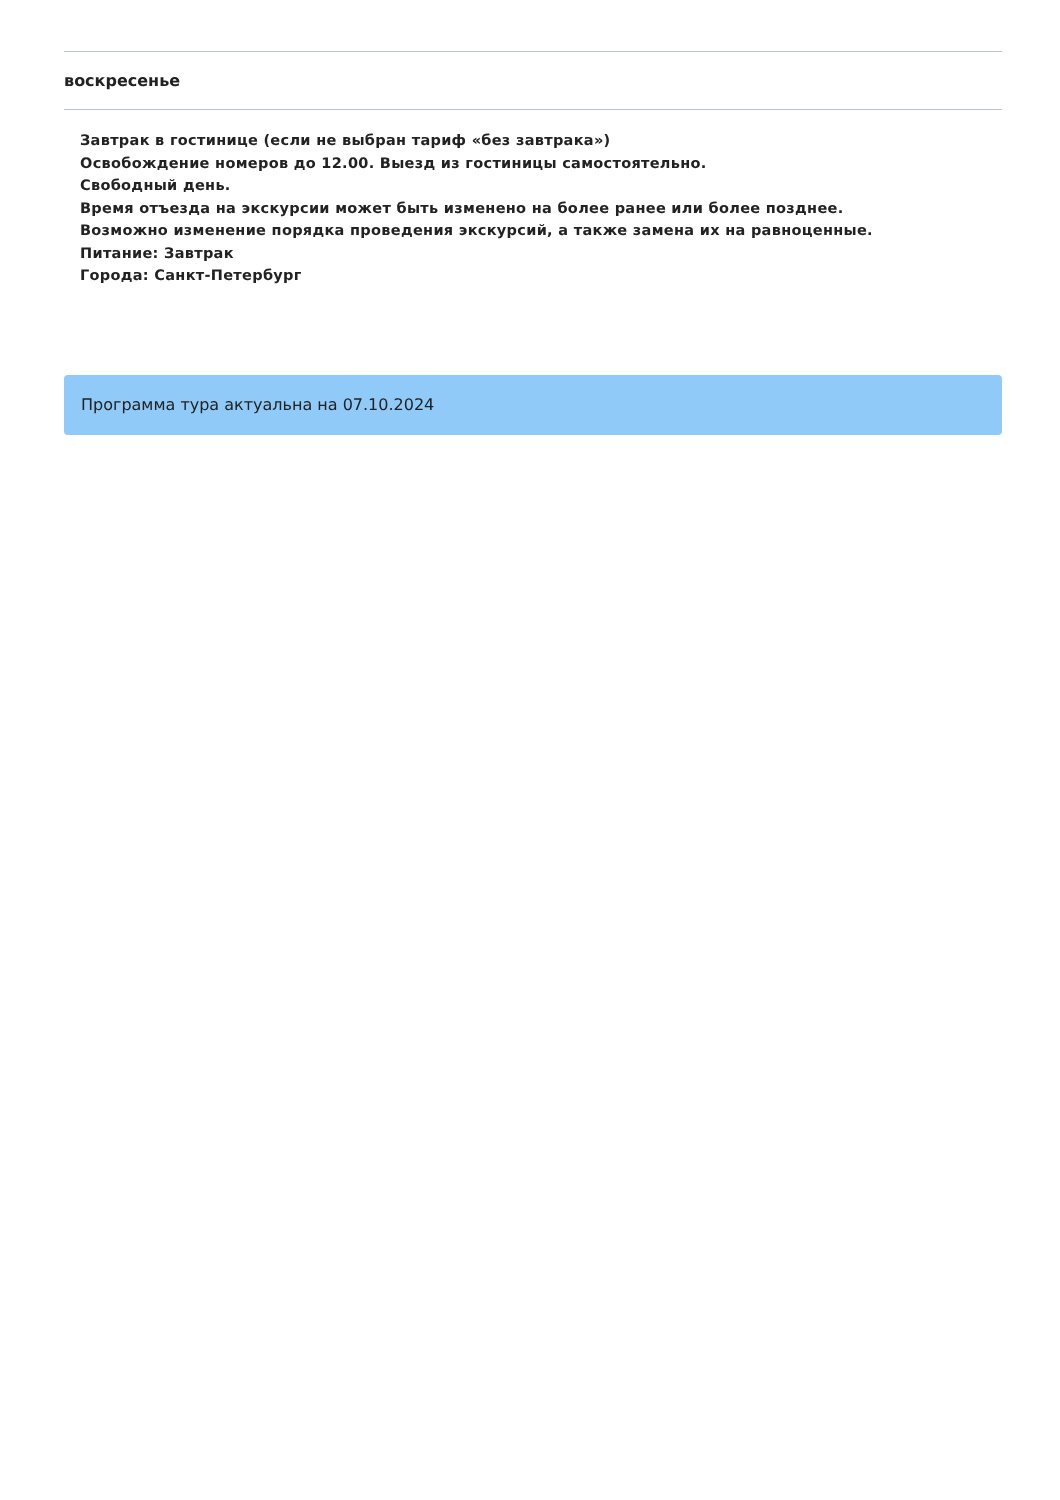воскресенье
Завтрак в гостинице (если не выбран тариф «без завтрака»)
Освобождение номеров до 12.00. Выезд из гостиницы самостоятельно.
Свободный день.
Время отъезда на экскурсии может быть изменено на более ранее или более позднее.
Возможно изменение порядка проведения экскурсий, а также замена их на равноценные.
Питание: Завтрак
Города: Санкт-Петербург
Программа тура актуальна на 07.10.2024